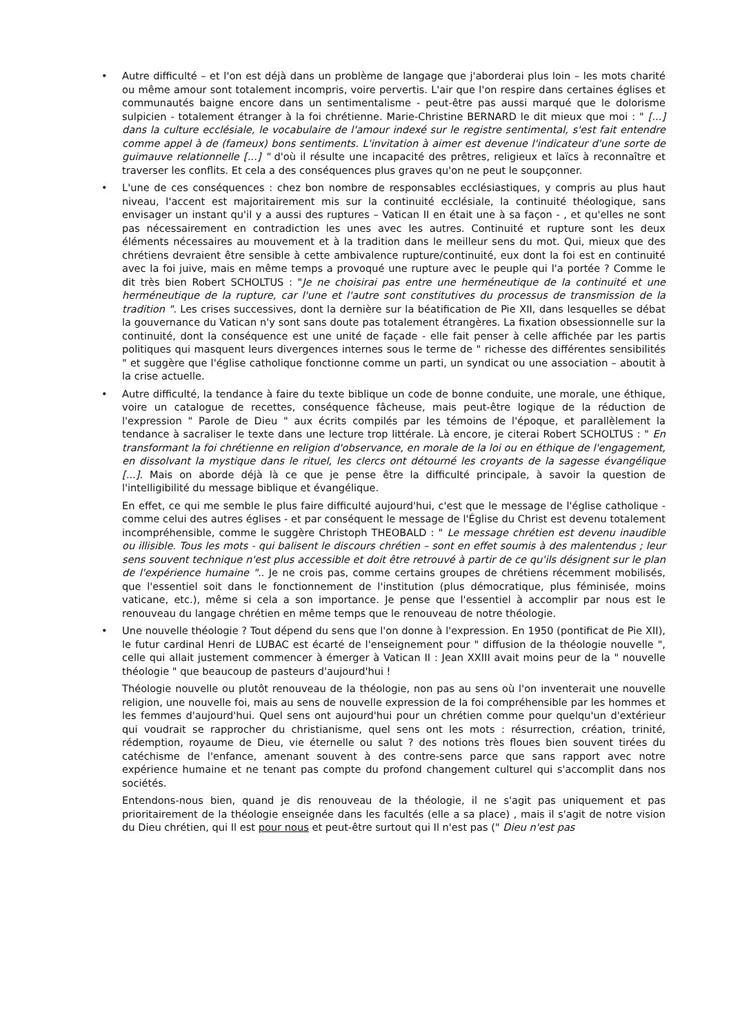• Autre difficulté – et l'on est déjà dans un problème de langage que j'aborderai plus loin – les mots charité ou même amour sont totalement incompris, voire pervertis. L'air que l'on respire dans certaines églises et communautés baigne encore dans un sentimentalisme - peut-être pas aussi marqué que le dolorisme sulpicien - totalement étranger à la foi chrétienne. Marie-Christine BERNARD le dit mieux que moi : " [...] dans la culture ecclésiale, le vocabulaire de l'amour indexé sur le registre sentimental, s'est fait entendre comme appel à de (fameux) bons sentiments. L'invitation à aimer est devenue l'indicateur d'une sorte de guimauve relationnelle [...] " d'où il résulte une incapacité des prêtres, religieux et laïcs à reconnaître et traverser les conflits. Et cela a des conséquences plus graves qu'on ne peut le soupçonner.
• L'une de ces conséquences : chez bon nombre de responsables ecclésiastiques, y compris au plus haut niveau, l'accent est majoritairement mis sur la continuité ecclésiale, la continuité théologique, sans envisager un instant qu'il y a aussi des ruptures – Vatican II en était une à sa façon - , et qu'elles ne sont pas nécessairement en contradiction les unes avec les autres. Continuité et rupture sont les deux éléments nécessaires au mouvement et à la tradition dans le meilleur sens du mot. Qui, mieux que des chrétiens devraient être sensible à cette ambivalence rupture/continuité, eux dont la foi est en continuité avec la foi juive, mais en même temps a provoqué une rupture avec le peuple qui l'a portée ? Comme le dit très bien Robert SCHOLTUS : "Je ne choisirai pas entre une herméneutique de la continuité et une herméneutique de la rupture, car l'une et l'autre sont constitutives du processus de transmission de la tradition ". Les crises successives, dont la dernière sur la béatification de Pie XII, dans lesquelles se débat la gouvernance du Vatican n'y sont sans doute pas totalement étrangères. La fixation obsessionnelle sur la continuité, dont la conséquence est une unité de façade - elle fait penser à celle affichée par les partis politiques qui masquent leurs divergences internes sous le terme de " richesse des différentes sensibilités " et suggère que l'église catholique fonctionne comme un parti, un syndicat ou une association – aboutit à la crise actuelle.
•
Autre difficulté, la tendance à faire du texte biblique un code de bonne conduite, une morale, une éthique, voire un catalogue de recettes, conséquence fâcheuse, mais peut-être logique de la réduction de l'expression " Parole de Dieu " aux écrits compilés par les témoins de l'époque, et parallèlement la tendance à sacraliser le texte dans une lecture trop littérale. Là encore, je citerai Robert SCHOLTUS : " En transformant la foi chrétienne en religion d'observance, en morale de la loi ou en éthique de l'engagement, en dissolvant la mystique dans le rituel, les clercs ont détourné les croyants de la sagesse évangélique [...]. Mais on aborde déjà là ce que je pense être la difficulté principale, à savoir la question de l'intelligibilité du message biblique et évangélique.
En effet, ce qui me semble le plus faire difficulté aujourd'hui, c'est que le message de l'église catholique - comme celui des autres églises - et par conséquent le message de l'Église du Christ est devenu totalement incompréhensible, comme le suggère Christoph THEOBALD : " Le message chrétien est devenu inaudible ou illisible. Tous les mots - qui balisent le discours chrétien – sont en effet soumis à des malentendus ; leur sens souvent technique n'est plus accessible et doit être retrouvé à partir de ce qu'ils désignent sur le plan de l'expérience humaine ".. Je ne crois pas, comme certains groupes de chrétiens récemment mobilisés, que l'essentiel soit dans le fonctionnement de l'institution (plus démocratique, plus féminisée, moins vaticane, etc.), même si cela a son importance. Je pense que l'essentiel à accomplir par nous est le renouveau du langage chrétien en même temps que le renouveau de notre théologie.
•
Une nouvelle théologie ? Tout dépend du sens que l'on donne à l'expression. En 1950 (pontificat de Pie XII), le futur cardinal Henri de LUBAC est écarté de l'enseignement pour " diffusion de la théologie nouvelle ", celle qui allait justement commencer à émerger à Vatican II : Jean XXIII avait moins peur de la " nouvelle théologie " que beaucoup de pasteurs d'aujourd'hui !
Théologie nouvelle ou plutôt renouveau de la théologie, non pas au sens où l'on inventerait une nouvelle religion, une nouvelle foi, mais au sens de nouvelle expression de la foi compréhensible par les hommes et les femmes d'aujourd'hui. Quel sens ont aujourd'hui pour un chrétien comme pour quelqu'un d'extérieur qui voudrait se rapprocher du christianisme, quel sens ont les mots : résurrection, création, trinité, rédemption, royaume de Dieu, vie éternelle ou salut ? des notions très floues bien souvent tirées du catéchisme de l'enfance, amenant souvent à des contre-sens parce que sans rapport avec notre expérience humaine et ne tenant pas compte du profond changement culturel qui s'accomplit dans nos sociétés.
Entendons-nous bien, quand je dis renouveau de la théologie, il ne s'agit pas uniquement et pas prioritairement de la théologie enseignée dans les facultés (elle a sa place) , mais il s'agit de notre vision du Dieu chrétien, qui Il est pour nous et peut-être surtout qui Il n'est pas (" Dieu n'est pas